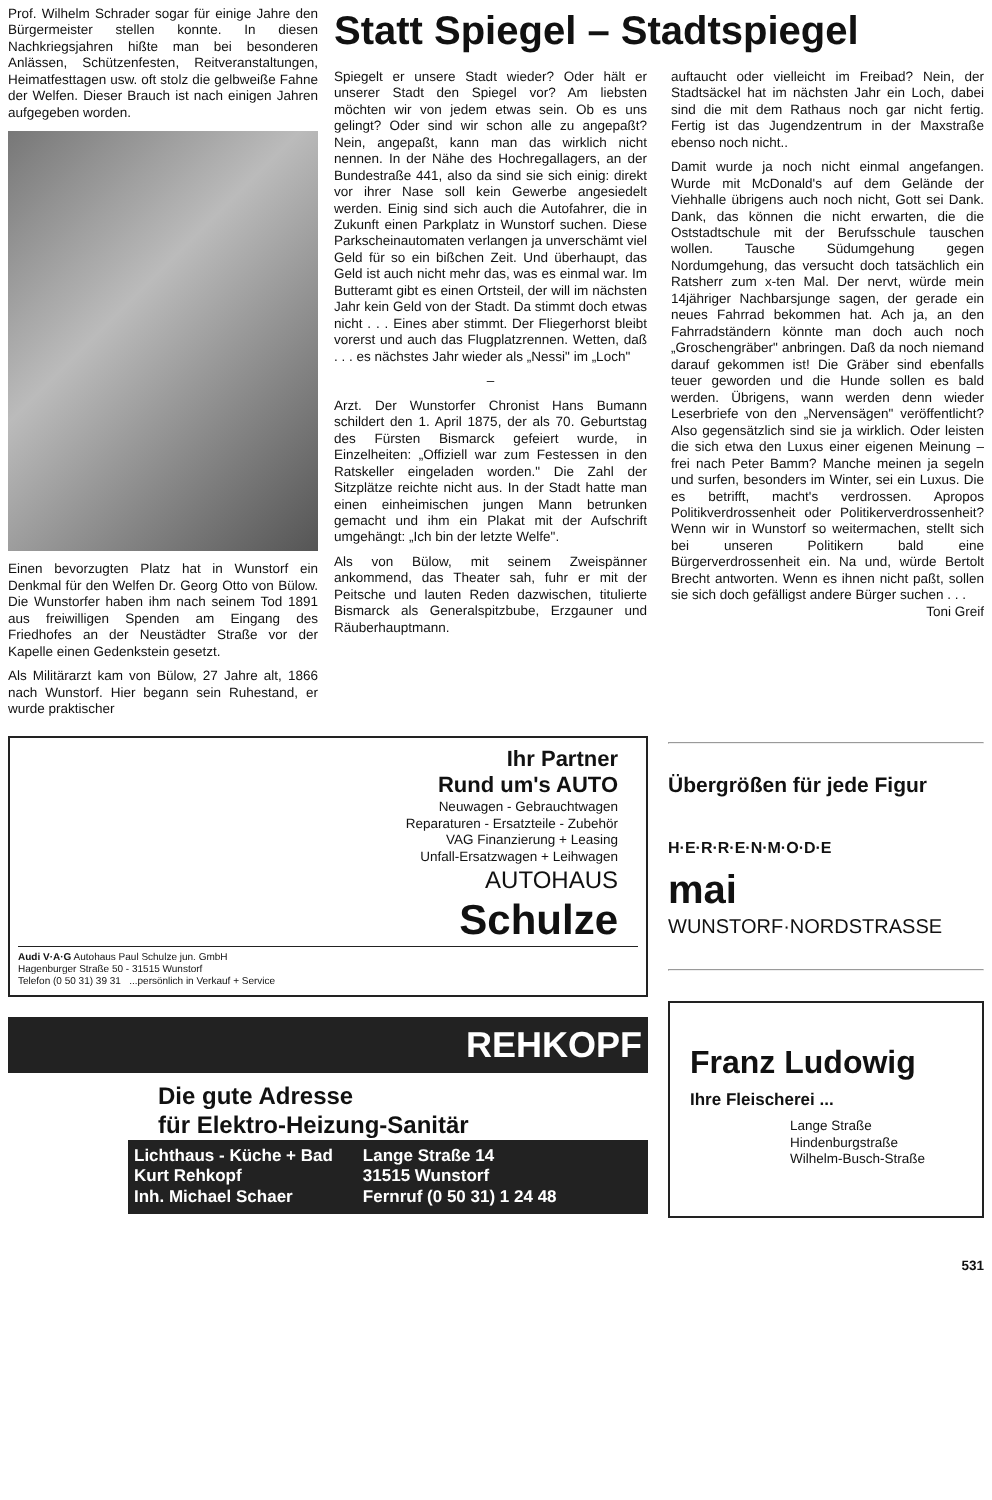Prof. Wilhelm Schrader sogar für einige Jahre den Bürgermeister stellen konnte. In diesen Nachkriegsjahren hißte man bei besonderen Anlässen, Schützenfesten, Reitveranstaltungen, Heimatfesttagen usw. oft stolz die gelbweiße Fahne der Welfen. Dieser Brauch ist nach einigen Jahren aufgegeben worden.
Einen bevorzugten Platz hat in Wunstorf ein Denkmal für den Welfen Dr. Georg Otto von Bülow. Die Wunstorfer haben ihm nach seinem Tod 1891 aus freiwilligen Spenden am Eingang des Friedhofes an der Neustädter Straße vor der Kapelle einen Gedenkstein gesetzt.
Als Militärarzt kam von Bülow, 27 Jahre alt, 1866 nach Wunstorf. Hier begann sein Ruhestand, er wurde praktischer
Statt Spiegel – Stadtspiegel
Spiegelt er unsere Stadt wieder? Oder hält er unserer Stadt den Spiegel vor? Am liebsten möchten wir von jedem etwas sein. Ob es uns gelingt? Oder sind wir schon alle zu angepaßt? Nein, angepaßt, kann man das wirklich nicht nennen. In der Nähe des Hochregallagers, an der Bundestraße 441, also da sind sie sich einig: direkt vor ihrer Nase soll kein Gewerbe angesiedelt werden. Einig sind sich auch die Autofahrer, die in Zukunft einen Parkplatz in Wunstorf suchen. Diese Parkscheinautomaten verlangen ja unverschämt viel Geld für so ein bißchen Zeit. Und überhaupt, das Geld ist auch nicht mehr das, was es einmal war. Im Butteramt gibt es einen Ortsteil, der will im nächsten Jahr kein Geld von der Stadt. Da stimmt doch etwas nicht . . . Eines aber stimmt. Der Fliegerhorst bleibt vorerst und auch das Flugplatzrennen. Wetten, daß . . . es nächstes Jahr wieder als „Nessi" im „Loch"
–
Arzt. Der Wunstorfer Chronist Hans Bumann schildert den 1. April 1875, der als 70. Geburtstag des Fürsten Bismarck gefeiert wurde, in Einzelheiten: „Offiziell war zum Festessen in den Ratskeller eingeladen worden." Die Zahl der Sitzplätze reichte nicht aus. In der Stadt hatte man einen einheimischen jungen Mann betrunken gemacht und ihm ein Plakat mit der Aufschrift umgehängt: „Ich bin der letzte Welfe".
Als von Bülow, mit seinem Zweispänner ankommend, das Theater sah, fuhr er mit der Peitsche und lauten Reden dazwischen, titulierte Bismarck als Generalspitzbube, Erzgauner und Räuberhauptmann.
auftaucht oder vielleicht im Freibad? Nein, der Stadtsäckel hat im nächsten Jahr ein Loch, dabei sind die mit dem Rathaus noch gar nicht fertig. Fertig ist das Jugendzentrum in der Maxstraße ebenso noch nicht..
Damit wurde ja noch nicht einmal angefangen. Wurde mit McDonald's auf dem Gelände der Viehhalle übrigens auch noch nicht, Gott sei Dank. Dank, das können die nicht erwarten, die die Oststadtschule mit der Berufsschule tauschen wollen. Tausche Südumgehung gegen Nordumgehung, das versucht doch tatsächlich ein Ratsherr zum x-ten Mal. Der nervt, würde mein 14jähriger Nachbarsjunge sagen, der gerade ein neues Fahrrad bekommen hat. Ach ja, an den Fahrradständern könnte man doch auch noch „Groschengräber" anbringen. Daß da noch niemand darauf gekommen ist! Die Gräber sind ebenfalls teuer geworden und die Hunde sollen es bald werden. Übrigens, wann werden denn wieder Leserbriefe von den „Nervensägen" veröffentlicht? Also gegensätzlich sind sie ja wirklich. Oder leisten die sich etwa den Luxus einer eigenen Meinung – frei nach Peter Bamm? Manche meinen ja segeln und surfen, besonders im Winter, sei ein Luxus. Die es betrifft, macht's verdrossen. Apropos Politikverdrossenheit oder Politikerverdrossenheit? Wenn wir in Wunstorf so weitermachen, stellt sich bei unseren Politikern bald eine Bürgerverdrossenheit ein. Na und, würde Bertolt Brecht antworten. Wenn es ihnen nicht paßt, sollen sie sich doch gefälligst andere Bürger suchen . . . Toni Greif
Ihr Partner
Rund um's AUTO
Neuwagen - Gebrauchtwagen
Reparaturen - Ersatzteile - Zubehör
VAG Finanzierung + Leasing
Unfall-Ersatzwagen + Leihwagen
AUTOHAUS
Schulze
Audi V·A·G Autohaus Paul Schulze jun. GmbH
Hagenburger Straße 50 - 31515 Wunstorf
Telefon (0 50 31) 39 31 ...persönlich in Verkauf + Service
REHKOPF
Die gute Adresse
für Elektro-Heizung-Sanitär
Lichthaus - Küche + Bad
Kurt Rehkopf
Inh. Michael Schaer
Lange Straße 14
31515 Wunstorf
Fernruf (0 50 31) 1 24 48
Übergrößen für jede Figur
H·E·R·R·E·N·M·O·D·E
mai
WUNSTORF·NORDSTRASSE
Franz Ludowig
Ihre Fleischerei ...
Lange Straße
Hindenburgstraße
Wilhelm-Busch-Straße
531